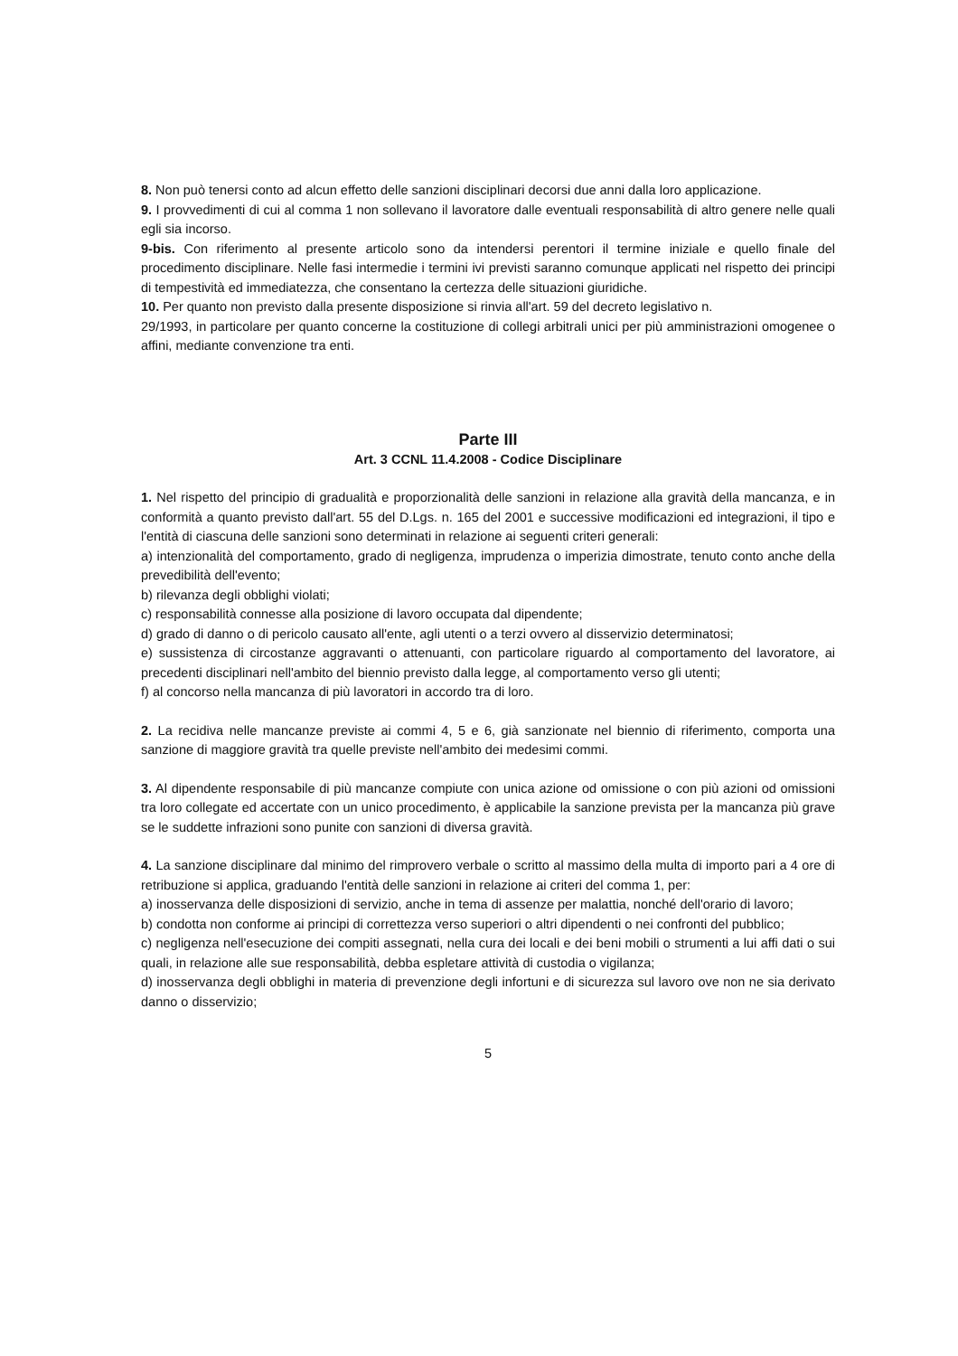8. Non può tenersi conto ad alcun effetto delle sanzioni disciplinari decorsi due anni dalla loro applicazione.
9. I provvedimenti di cui al comma 1 non sollevano il lavoratore dalle eventuali responsabilità di altro genere nelle quali egli sia incorso.
9-bis. Con riferimento al presente articolo sono da intendersi perentori il termine iniziale e quello finale del procedimento disciplinare. Nelle fasi intermedie i termini ivi previsti saranno comunque applicati nel rispetto dei principi di tempestività ed immediatezza, che consentano la certezza delle situazioni giuridiche.
10. Per quanto non previsto dalla presente disposizione si rinvia all'art. 59 del decreto legislativo n.
29/1993, in particolare per quanto concerne la costituzione di collegi arbitrali unici per più amministrazioni omogenee o affini, mediante convenzione tra enti.
Parte III
Art. 3 CCNL 11.4.2008 - Codice Disciplinare
1. Nel rispetto del principio di gradualità e proporzionalità delle sanzioni in relazione alla gravità della mancanza, e in conformità a quanto previsto dall'art. 55 del D.Lgs. n. 165 del 2001 e successive modificazioni ed integrazioni, il tipo e l'entità di ciascuna delle sanzioni sono determinati in relazione ai seguenti criteri generali:
a) intenzionalità del comportamento, grado di negligenza, imprudenza o imperizia dimostrate, tenuto conto anche della prevedibilità dell'evento;
b) rilevanza degli obblighi violati;
c) responsabilità connesse alla posizione di lavoro occupata dal dipendente;
d) grado di danno o di pericolo causato all'ente, agli utenti o a terzi ovvero al disservizio determinatosi;
e) sussistenza di circostanze aggravanti o attenuanti, con particolare riguardo al comportamento del lavoratore, ai precedenti disciplinari nell'ambito del biennio previsto dalla legge, al comportamento verso gli utenti;
f) al concorso nella mancanza di più lavoratori in accordo tra di loro.
2. La recidiva nelle mancanze previste ai commi 4, 5 e 6, già sanzionate nel biennio di riferimento, comporta una sanzione di maggiore gravità tra quelle previste nell'ambito dei medesimi commi.
3. Al dipendente responsabile di più mancanze compiute con unica azione od omissione o con più azioni od omissioni tra loro collegate ed accertate con un unico procedimento, è applicabile la sanzione prevista per la mancanza più grave se le suddette infrazioni sono punite con sanzioni di diversa gravità.
4. La sanzione disciplinare dal minimo del rimprovero verbale o scritto al massimo della multa di importo pari a 4 ore di retribuzione si applica, graduando l'entità delle sanzioni in relazione ai criteri del comma 1, per:
a) inosservanza delle disposizioni di servizio, anche in tema di assenze per malattia, nonché dell'orario di lavoro;
b) condotta non conforme ai principi di correttezza verso superiori o altri dipendenti o nei confronti del pubblico;
c) negligenza nell'esecuzione dei compiti assegnati, nella cura dei locali e dei beni mobili o strumenti a lui affi dati o sui quali, in relazione alle sue responsabilità, debba espletare attività di custodia o vigilanza;
d) inosservanza degli obblighi in materia di prevenzione degli infortuni e di sicurezza sul lavoro ove non ne sia derivato danno o disservizio;
5